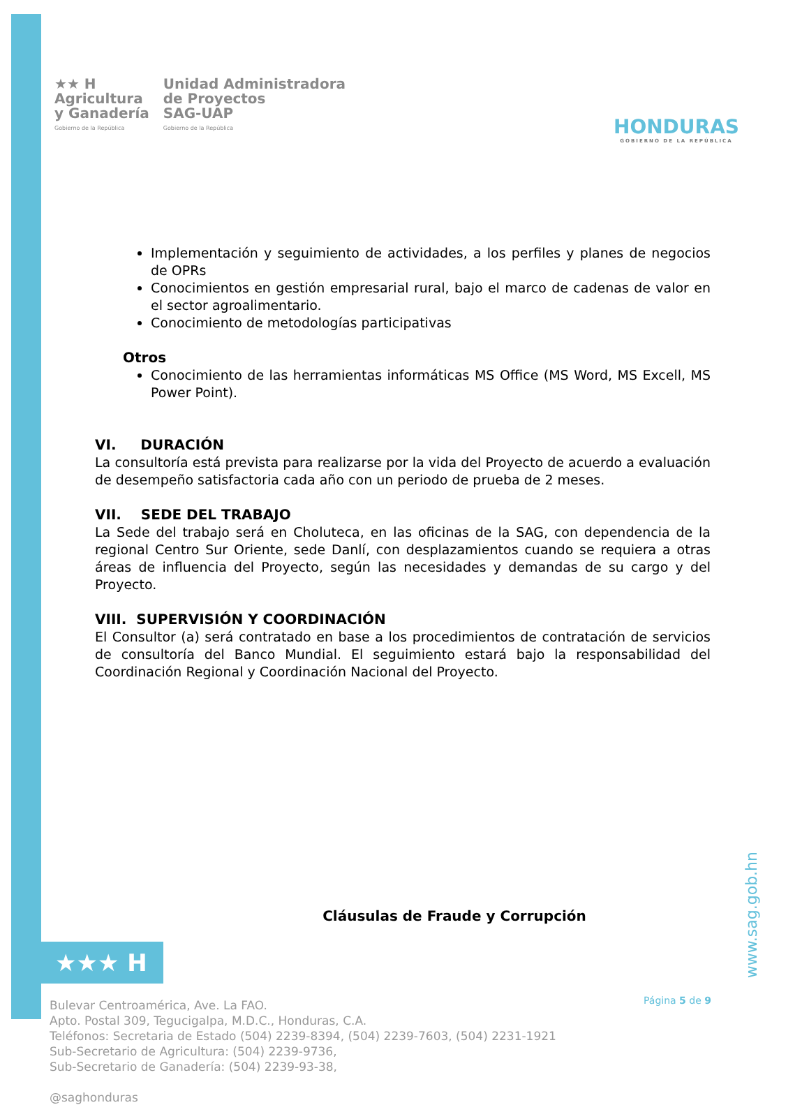★★ H
Agricultura
y Ganadería
Gobierno de la República
Unidad Administradora
de Proyectos
SAG-UAP
Gobierno de la República
HONDURAS
GOBIERNO DE LA REPÚBLICA
Implementación y seguimiento de actividades, a los perfiles y planes de negocios de OPRs
Conocimientos en gestión empresarial rural, bajo el marco de cadenas de valor en el sector agroalimentario.
Conocimiento de metodologías participativas
Otros
Conocimiento de las herramientas informáticas MS Office (MS Word, MS Excell, MS Power Point).
VI. DURACIÓN
La consultoría está prevista para realizarse por la vida del Proyecto de acuerdo a evaluación de desempeño satisfactoria cada año con un periodo de prueba de 2 meses.
VII. SEDE DEL TRABAJO
La Sede del trabajo será en Choluteca, en las oficinas de la SAG, con dependencia de la regional Centro Sur Oriente, sede Danlí, con desplazamientos cuando se requiera a otras áreas de influencia del Proyecto, según las necesidades y demandas de su cargo y del Proyecto.
VIII. SUPERVISIÓN Y COORDINACIÓN
El Consultor (a) será contratado en base a los procedimientos de contratación de servicios de consultoría del Banco Mundial. El seguimiento estará bajo la responsabilidad del Coordinación Regional y Coordinación Nacional del Proyecto.
Cláusulas de Fraude y Corrupción
★★★ H
Bulevar Centroamérica, Ave. La FAO.
Apto. Postal 309, Tegucigalpa, M.D.C., Honduras, C.A.
Teléfonos: Secretaria de Estado (504) 2239-8394, (504) 2239-7603, (504) 2231-1921
Sub-Secretario de Agricultura: (504) 2239-9736,
Sub-Secretario de Ganadería: (504) 2239-93-38,
@saghonduras
www.sag.gob.hn
Página 5 de 9